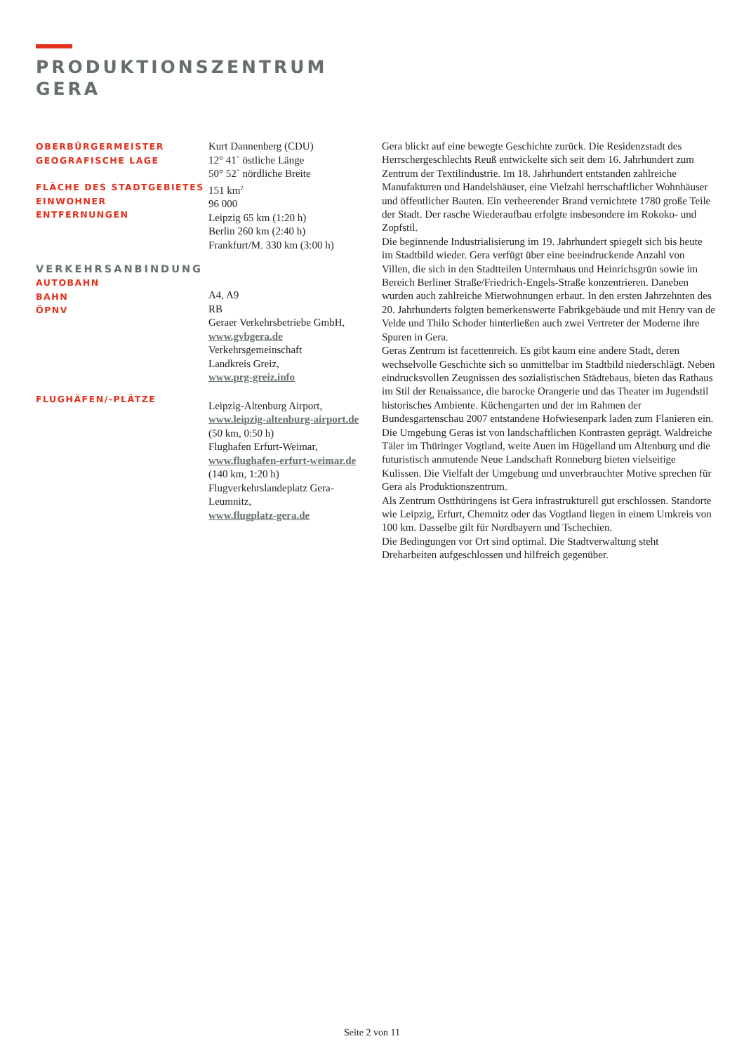PRODUKTIONSZENTRUM
GERA
OBERBÜRGERMEISTER
GEOGRAFISCHE LAGE
FLÄCHE DES STADTGEBIETES
EINWOHNER
ENTFERNUNGEN
VERKEHRSANBINDUNG
AUTOBAHN
BAHN
ÖPNV
FLUGHÄFEN/-PLÄTZE
Kurt Dannenberg (CDU)
12° 41` östliche Länge
50° 52` nördliche Breite
151 km<sup>2</sup>
96 000
Leipzig 65 km (1:20 h)
Berlin 260 km (2:40 h)
Frankfurt/M. 330 km (3:00 h)
A4, A9
RB
Geraer Verkehrsbetriebe GmbH,
www.gvbgera.de
Verkehrsgemeinschaft
Landkreis Greiz,
www.prg-greiz.info
Leipzig-Altenburg Airport,
www.leipzig-altenburg-airport.de
(50 km, 0:50 h)
Flughafen Erfurt-Weimar,
www.flughafen-erfurt-weimar.de
(140 km, 1:20 h)
Flugverkehrslandeplatz Gera-
Leumnitz,
www.flugplatz-gera.de
Gera blickt auf eine bewegte Geschichte zurück. Die Residenzstadt des Herrschergeschlechts Reuß entwickelte sich seit dem 16. Jahrhundert zum Zentrum der Textilindustrie. Im 18. Jahrhundert entstanden zahlreiche Manufakturen und Handelshäuser, eine Vielzahl herrschaftlicher Wohnhäuser und öffentlicher Bauten. Ein verheerender Brand vernichtete 1780 große Teile der Stadt. Der rasche Wiederaufbau erfolgte insbesondere im Rokoko- und Zopfstil.
Die beginnende Industrialisierung im 19. Jahrhundert spiegelt sich bis heute im Stadtbild wieder. Gera verfügt über eine beeindruckende Anzahl von Villen, die sich in den Stadtteilen Untermhaus und Heinrichsgrün sowie im Bereich Berliner Straße/Friedrich-Engels-Straße konzentrieren. Daneben wurden auch zahlreiche Mietwohnungen erbaut. In den ersten Jahrzehnten des 20. Jahrhunderts folgten bemerkenswerte Fabrikgebäude und mit Henry van de Velde und Thilo Schoder hinterließen auch zwei Vertreter der Moderne ihre Spuren in Gera.
Geras Zentrum ist facettenreich. Es gibt kaum eine andere Stadt, deren wechselvolle Geschichte sich so unmittelbar im Stadtbild niederschlägt. Neben eindrucksvollen Zeugnissen des sozialistischen Städtebaus, bieten das Rathaus im Stil der Renaissance, die barocke Orangerie und das Theater im Jugendstil historisches Ambiente. Küchengarten und der im Rahmen der Bundesgartenschau 2007 entstandene Hofwiesenpark laden zum Flanieren ein.
Die Umgebung Geras ist von landschaftlichen Kontrasten geprägt. Waldreiche Täler im Thüringer Vogtland, weite Auen im Hügelland um Altenburg und die futuristisch anmutende Neue Landschaft Ronneburg bieten vielseitige Kulissen. Die Vielfalt der Umgebung und unverbrauchter Motive sprechen für Gera als Produktionszentrum.
Als Zentrum Ostthüringens ist Gera infrastrukturell gut erschlossen. Standorte wie Leipzig, Erfurt, Chemnitz oder das Vogtland liegen in einem Umkreis von 100 km. Dasselbe gilt für Nordbayern und Tschechien.
Die Bedingungen vor Ort sind optimal. Die Stadtverwaltung steht Dreharbeiten aufgeschlossen und hilfreich gegenüber.
Seite 2 von 11